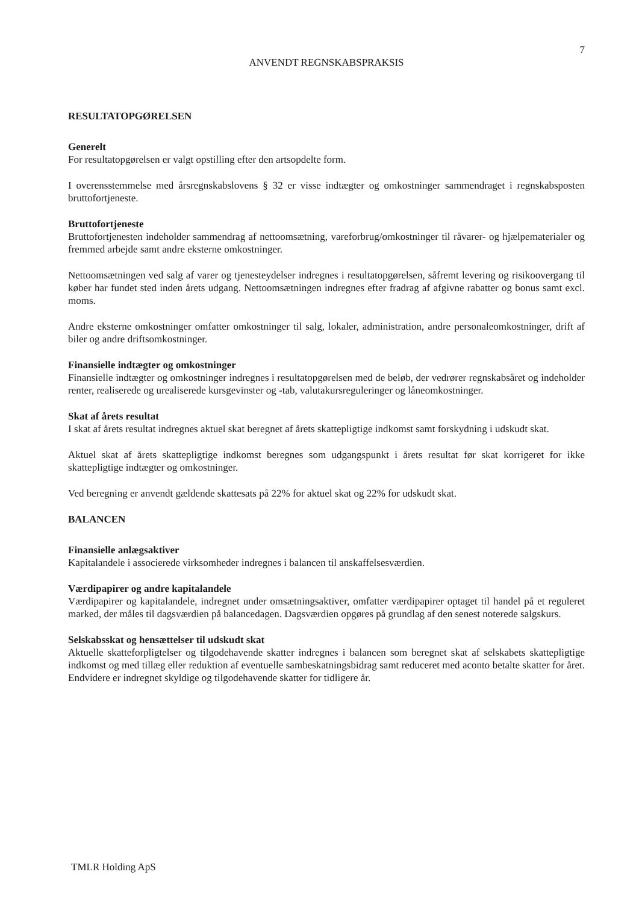7
ANVENDT REGNSKABSPRAKSIS
RESULTATOPGØRELSEN
Generelt
For resultatopgørelsen er valgt opstilling efter den artsopdelte form.
I overensstemmelse med årsregnskabslovens § 32 er visse indtægter og omkostninger sammendraget i regnskabsposten bruttofortjeneste.
Bruttofortjeneste
Bruttofortjenesten indeholder sammendrag af nettoomsætning, vareforbrug/omkostninger til råvarer- og hjælpematerialer og fremmed arbejde samt andre eksterne omkostninger.
Nettoomsætningen ved salg af varer og tjenesteydelser indregnes i resultatopgørelsen, såfremt levering og risikoovergang til køber har fundet sted inden årets udgang. Nettoomsætningen indregnes efter fradrag af afgivne rabatter og bonus samt excl. moms.
Andre eksterne omkostninger omfatter omkostninger til salg, lokaler, administration, andre personaleomkostninger, drift af biler og andre driftsomkostninger.
Finansielle indtægter og omkostninger
Finansielle indtægter og omkostninger indregnes i resultatopgørelsen med de beløb, der vedrører regnskabsåret og indeholder renter, realiserede og urealiserede kursgevinster og -tab, valutakursreguleringer og låneomkostninger.
Skat af årets resultat
I skat af årets resultat indregnes aktuel skat beregnet af årets skattepligtige indkomst samt forskydning i udskudt skat.
Aktuel skat af årets skattepligtige indkomst beregnes som udgangspunkt i årets resultat før skat korrigeret for ikke skattepligtige indtægter og omkostninger.
Ved beregning er anvendt gældende skattesats på 22% for aktuel skat og 22% for udskudt skat.
BALANCEN
Finansielle anlægsaktiver
Kapitalandele i associerede virksomheder indregnes i balancen til anskaffelsesværdien.
Værdipapirer og andre kapitalandele
Værdipapirer og kapitalandele, indregnet under omsætningsaktiver, omfatter værdipapirer optaget til handel på et reguleret marked, der måles til dagsværdien på balancedagen. Dagsværdien opgøres på grundlag af den senest noterede salgskurs.
Selskabsskat og hensættelser til udskudt skat
Aktuelle skatteforpligtelser og tilgodehavende skatter indregnes i balancen som beregnet skat af selskabets skattepligtige indkomst og med tillæg eller reduktion af eventuelle sambeskatningsbidrag samt reduceret med aconto betalte skatter for året. Endvidere er indregnet skyldige og tilgodehavende skatter for tidligere år.
TMLR Holding ApS